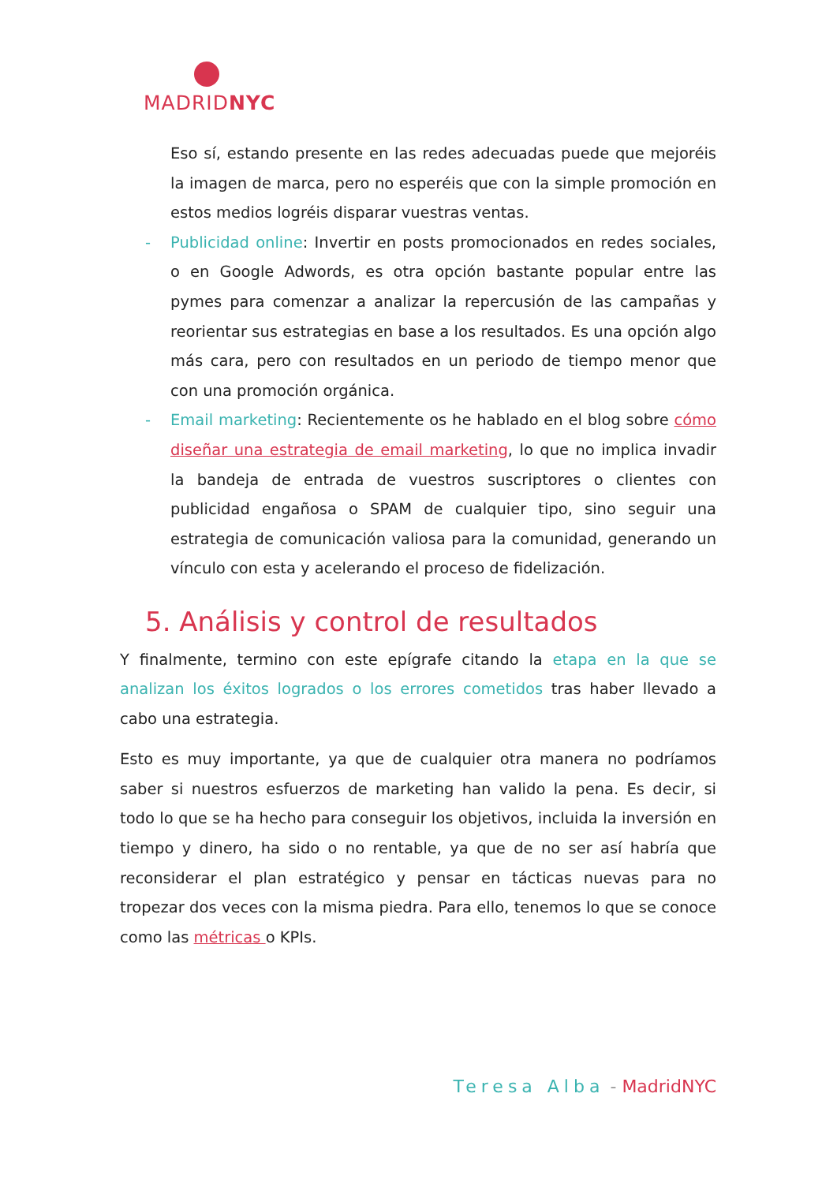MADRIDNYC
Eso sí, estando presente en las redes adecuadas puede que mejoréis la imagen de marca, pero no esperéis que con la simple promoción en estos medios logréis disparar vuestras ventas.
- Publicidad online: Invertir en posts promocionados en redes sociales, o en Google Adwords, es otra opción bastante popular entre las pymes para comenzar a analizar la repercusión de las campañas y reorientar sus estrategias en base a los resultados. Es una opción algo más cara, pero con resultados en un periodo de tiempo menor que con una promoción orgánica.
- Email marketing: Recientemente os he hablado en el blog sobre cómo diseñar una estrategia de email marketing, lo que no implica invadir la bandeja de entrada de vuestros suscriptores o clientes con publicidad engañosa o SPAM de cualquier tipo, sino seguir una estrategia de comunicación valiosa para la comunidad, generando un vínculo con esta y acelerando el proceso de fidelización.
5. Análisis y control de resultados
Y finalmente, termino con este epígrafe citando la etapa en la que se analizan los éxitos logrados o los errores cometidos tras haber llevado a cabo una estrategia.
Esto es muy importante, ya que de cualquier otra manera no podríamos saber si nuestros esfuerzos de marketing han valido la pena. Es decir, si todo lo que se ha hecho para conseguir los objetivos, incluida la inversión en tiempo y dinero, ha sido o no rentable, ya que de no ser así habría que reconsiderar el plan estratégico y pensar en tácticas nuevas para no tropezar dos veces con la misma piedra. Para ello, tenemos lo que se conoce como las métricas o KPIs.
Teresa Alba - MadridNYC